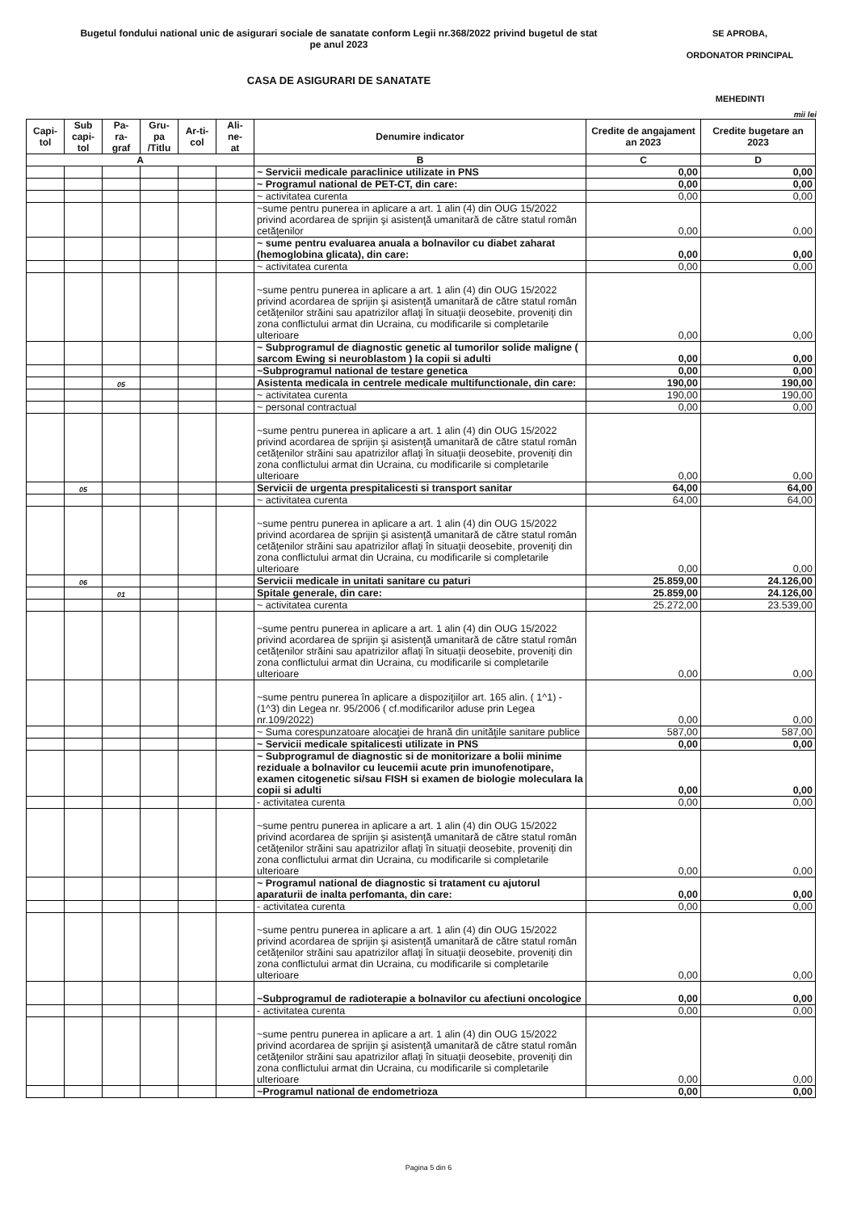Bugetul fondului national unic de asigurari sociale de sanatate conform Legii nr.368/2022 privind bugetul de stat
pe anul 2023
CASA DE ASIGURARI DE SANATATE
SE APROBA,
ORDONATOR PRINCIPAL
MEHEDINTI
mii lei
| Capi- tol | Sub capi- tol | Pa- ra- graf | Gru- pa /Titlu | Ar-ti- col | Ali- ne- at | Denumire indicator | Credite de angajament an 2023 | Credite bugetare an 2023 |
| --- | --- | --- | --- | --- | --- | --- | --- | --- |
| A | | | | | | B | C | D |
| | | | | | | ~ Servicii medicale paraclinice utilizate in PNS | 0,00 | 0,00 |
| | | | | | | ~ Programul national de PET-CT, din care: | 0,00 | 0,00 |
| | | | | | | ~ activitatea curenta | 0,00 | 0,00 |
| | | | | | | ~sume pentru punerea in aplicare a art. 1 alin (4) din OUG 15/2022 privind acordarea de sprijin şi asistenţă umanitară de către statul român cetăţenilor | 0,00 | 0,00 |
| | | | | | | ~ sume pentru evaluarea anuala a bolnavilor cu diabet zaharat (hemoglobina glicata), din care: | 0,00 | 0,00 |
| | | | | | | ~ activitatea curenta | 0,00 | 0,00 |
| | | | | | | ~sume pentru punerea in aplicare a art. 1 alin (4) din OUG 15/2022 privind acordarea de sprijin şi asistenţă umanitară de către statul român cetăţenilor străini sau apatrizilor aflaţi în situaţii deosebite, proveniţi din zona conflictului armat din Ucraina, cu modificarile si completarile ulterioare | 0,00 | 0,00 |
| | | | | | | ~ Subprogramul de diagnostic genetic al tumorilor solide maligne ( sarcom Ewing si neuroblastom ) la copii si adulti | 0,00 | 0,00 |
| | | | | | | ~Subprogramul national de testare genetica | 0,00 | 0,00 |
| | | 05 | | | | Asistenta medicala in centrele medicale multifunctionale, din care: | 190,00 | 190,00 |
| | | | | | | ~ activitatea curenta | 190,00 | 190,00 |
| | | | | | | ~ personal contractual | 0,00 | 0,00 |
| | | | | | | ~sume pentru punerea in aplicare a art. 1 alin (4) din OUG 15/2022 privind acordarea de sprijin şi asistenţă umanitară de către statul român cetăţenilor străini sau apatrizilor aflaţi în situaţii deosebite, proveniţi din zona conflictului armat din Ucraina, cu modificarile si completarile ulterioare | 0,00 | 0,00 |
| | 05 | | | | | Servicii de urgenta prespitalicesti si transport sanitar | 64,00 | 64,00 |
| | | | | | | ~ activitatea curenta | 64,00 | 64,00 |
| | | | | | | ~sume pentru punerea in aplicare a art. 1 alin (4) din OUG 15/2022 privind acordarea de sprijin şi asistenţă umanitară de către statul român cetăţenilor străini sau apatrizilor aflaţi în situaţii deosebite, proveniţi din zona conflictului armat din Ucraina, cu modificarile si completarile ulterioare | 0,00 | 0,00 |
| | 06 | | | | | Servicii medicale in unitati sanitare cu paturi | 25.859,00 | 24.126,00 |
| | | 01 | | | | Spitale generale, din care: | 25.859,00 | 24.126,00 |
| | | | | | | ~ activitatea curenta | 25.272,00 | 23.539,00 |
| | | | | | | ~sume pentru punerea in aplicare a art. 1 alin (4) din OUG 15/2022 privind acordarea de sprijin şi asistenţă umanitară de către statul român cetăţenilor străini sau apatrizilor aflaţi în situaţii deosebite, proveniţi din zona conflictului armat din Ucraina, cu modificarile si completarile ulterioare | 0,00 | 0,00 |
| | | | | | | ~sume pentru punerea în aplicare a dispoziţiilor art. 165 alin. ( 1^1) - (1^3) din Legea nr. 95/2006 ( cf.modificarilor aduse prin Legea nr.109/2022) | 0,00 | 0,00 |
| | | | | | | ~ Suma corespunzatoare alocaţiei de hrană din unităţile sanitare publice | 587,00 | 587,00 |
| | | | | | | ~ Servicii medicale spitalicesti utilizate in PNS | 0,00 | 0,00 |
| | | | | | | ~ Subprogramul de diagnostic si de monitorizare a bolii minime reziduale a bolnavilor cu leucemii acute prin imunofenotipare, examen citogenetic si/sau FISH si examen de biologie moleculara la copii si adulti | 0,00 | 0,00 |
| | | | | | | - activitatea curenta | 0,00 | 0,00 |
| | | | | | | ~sume pentru punerea in aplicare a art. 1 alin (4) din OUG 15/2022 privind acordarea de sprijin şi asistenţă umanitară de către statul român cetăţenilor străini sau apatrizilor aflaţi în situaţii deosebite, proveniţi din zona conflictului armat din Ucraina, cu modificarile si completarile ulterioare | 0,00 | 0,00 |
| | | | | | | ~ Programul national de diagnostic si tratament cu ajutorul aparaturii de inalta perfomanta, din care: | 0,00 | 0,00 |
| | | | | | | - activitatea curenta | 0,00 | 0,00 |
| | | | | | | ~sume pentru punerea in aplicare a art. 1 alin (4) din OUG 15/2022 privind acordarea de sprijin şi asistenţă umanitară de către statul român cetăţenilor străini sau apatrizilor aflaţi în situaţii deosebite, proveniţi din zona conflictului armat din Ucraina, cu modificarile si completarile ulterioare | 0,00 | 0,00 |
| | | | | | | ~Subprogramul de radioterapie a bolnavilor cu afectiuni oncologice | 0,00 | 0,00 |
| | | | | | | - activitatea curenta | 0,00 | 0,00 |
| | | | | | | ~sume pentru punerea in aplicare a art. 1 alin (4) din OUG 15/2022 privind acordarea de sprijin şi asistenţă umanitară de către statul român cetăţenilor străini sau apatrizilor aflaţi în situaţii deosebite, proveniţi din zona conflictului armat din Ucraina, cu modificarile si completarile ulterioare | 0,00 | 0,00 |
| | | | | | | ~Programul national de endometrioza | 0,00 | 0,00 |
Pagina 5 din 6